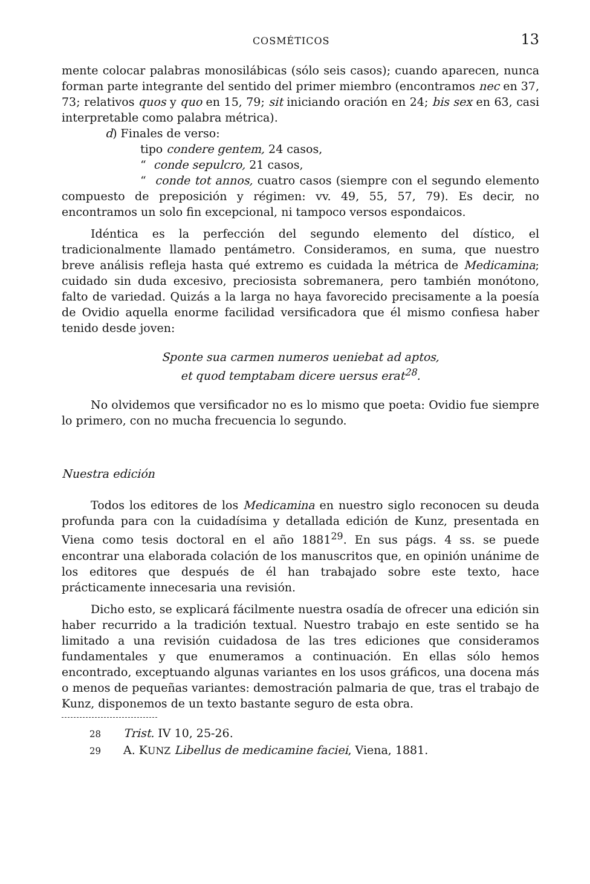COSMÉTICOS 13
mente colocar palabras monosilábicas (sólo seis casos); cuando aparecen, nunca forman parte integrante del sentido del primer miembro (encontramos nec en 37, 73; relativos quos y quo en 15, 79; sit iniciando oración en 24; bis sex en 63, casi interpretable como palabra métrica).
d) Finales de verso:
tipo condere gentem, 24 casos,
“ conde sepulcro, 21 casos,
“ conde tot annos, cuatro casos (siempre con el segundo elemento compuesto de preposición y régimen: vv. 49, 55, 57, 79). Es decir, no encontramos un solo fin excepcional, ni tampoco versos espondaicos.
Idéntica es la perfección del segundo elemento del dístico, el tradicionalmente llamado pentámetro. Consideramos, en suma, que nuestro breve análisis refleja hasta qué extremo es cuidada la métrica de Medicamina; cuidado sin duda excesivo, preciosista sobremanera, pero también monótono, falto de variedad. Quizás a la larga no haya favorecido precisamente a la poesía de Ovidio aquella enorme facilidad versificadora que él mismo confiesa haber tenido desde joven:
Sponte sua carmen numeros ueniebat ad aptos,
et quod temptabam dicere uersus erat<sup>28</sup>.
No olvidemos que versificador no es lo mismo que poeta: Ovidio fue siempre lo primero, con no mucha frecuencia lo segundo.
Nuestra edición
Todos los editores de los Medicamina en nuestro siglo reconocen su deuda profunda para con la cuidadísima y detallada edición de Kunz, presentada en Viena como tesis doctoral en el año 1881<sup>29</sup>. En sus págs. 4 ss. se puede encontrar una elaborada colación de los manuscritos que, en opinión unánime de los editores que después de él han trabajado sobre este texto, hace prácticamente innecesaria una revisión.
Dicho esto, se explicará fácilmente nuestra osadía de ofrecer una edición sin haber recurrido a la tradición textual. Nuestro trabajo en este sentido se ha limitado a una revisión cuidadosa de las tres ediciones que consideramos fundamentales y que enumeramos a continuación. En ellas sólo hemos encontrado, exceptuando algunas variantes en los usos gráficos, una docena más o menos de pequeñas variantes: demostración palmaria de que, tras el trabajo de Kunz, disponemos de un texto bastante seguro de esta obra.
28 Trist. IV 10, 25-26.
29 A. KUNZ Libellus de medicamine faciei, Viena, 1881.